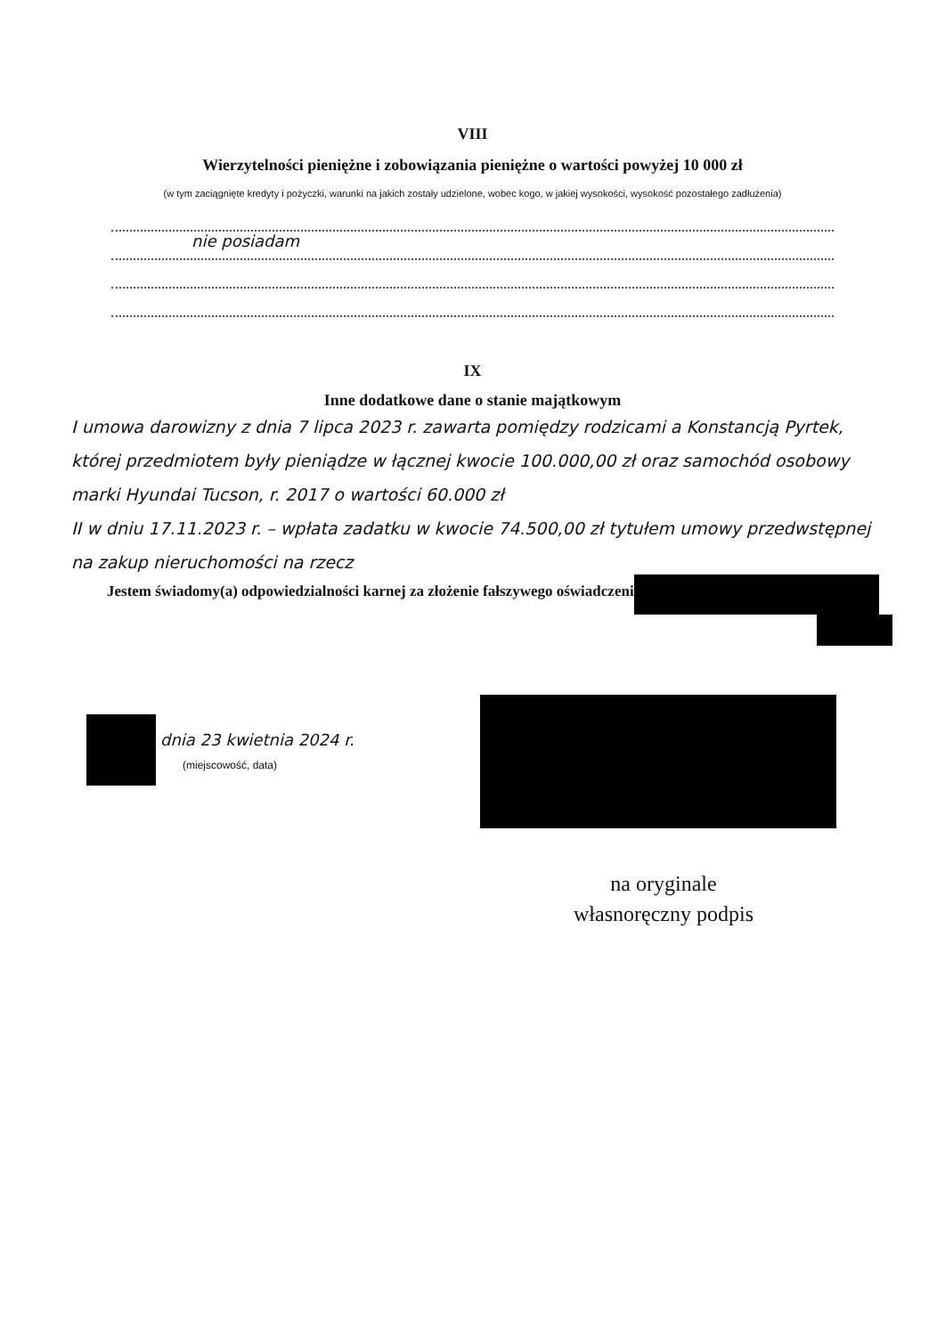VIII
Wierzytelności pieniężne i zobowiązania pieniężne o wartości powyżej 10 000 zł
(w tym zaciągnięte kredyty i pożyczki, warunki na jakich zostały udzielone, wobec kogo, w jakiej wysokości, wysokość pozostałego zadłużenia)
nie posiadam
IX
Inne dodatkowe dane o stanie majątkowym
I umowa darowizny z dnia 7 lipca 2023 r. zawarta pomiędzy rodzicami a Konstancją Pyrtek, której przedmiotem były pieniądze w łącznej kwocie 100.000,00 zł oraz samochód osobowy marki Hyundai Tucson, r. 2017 o wartości 60.000 zł
II w dniu 17.11.2023 r. – wpłata zadatku w kwocie 74.500,00 zł tytułem umowy przedwstępnej na zakup nieruchomości na rzecz
Jestem świadomy(a) odpowiedzialności karnej za złożenie fałszywego oświadczenia.
dnia 23 kwietnia 2024 r.
(miejscowość, data)
na oryginale
własnoręczny podpis